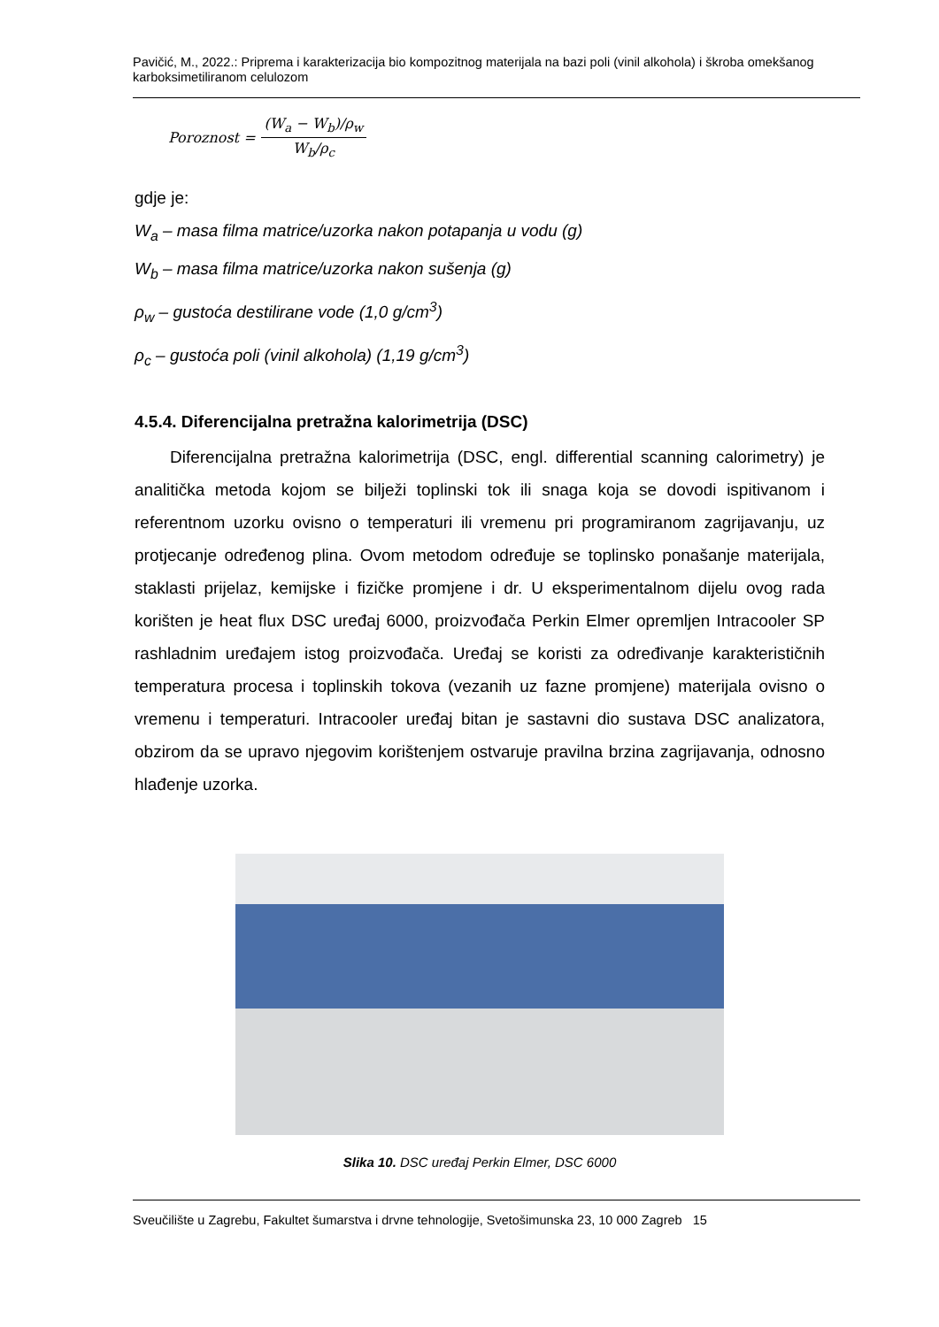Pavičić, M., 2022.: Priprema i karakterizacija bio kompozitnog materijala na bazi poli (vinil alkohola) i škroba omekšanog karboksimetiliranom celulozom
Poroznost =
(W<sub>a</sub> − W<sub>b</sub>)/ρ<sub>w</sub>
W<sub>b</sub>/ρ<sub>c</sub>
gdje je:
W<sub>a</sub> – masa filma matrice/uzorka nakon potapanja u vodu (g)
W<sub>b</sub> – masa filma matrice/uzorka nakon sušenja (g)
ρ<sub>w</sub> – gustoća destilirane vode (1,0 g/cm<sup>3</sup>)
ρ<sub>c</sub> – gustoća poli (vinil alkohola) (1,19 g/cm<sup>3</sup>)
4.5.4. Diferencijalna pretražna kalorimetrija (DSC)
Diferencijalna pretražna kalorimetrija (DSC, engl. differential scanning calorimetry) je analitička metoda kojom se bilježi toplinski tok ili snaga koja se dovodi ispitivanom i referentnom uzorku ovisno o temperaturi ili vremenu pri programiranom zagrijavanju, uz protjecanje određenog plina. Ovom metodom određuje se toplinsko ponašanje materijala, staklasti prijelaz, kemijske i fizičke promjene i dr. U eksperimentalnom dijelu ovog rada korišten je heat flux DSC uređaj 6000, proizvođača Perkin Elmer opremljen Intracooler SP rashladnim uređajem istog proizvođača. Uređaj se koristi za određivanje karakterističnih temperatura procesa i toplinskih tokova (vezanih uz fazne promjene) materijala ovisno o vremenu i temperaturi. Intracooler uređaj bitan je sastavni dio sustava DSC analizatora, obzirom da se upravo njegovim korištenjem ostvaruje pravilna brzina zagrijavanja, odnosno hlađenje uzorka.
Slika 10. DSC uređaj Perkin Elmer, DSC 6000
Sveučilište u Zagrebu, Fakultet šumarstva i drvne tehnologije, Svetošimunska 23, 10 000 Zagreb 15